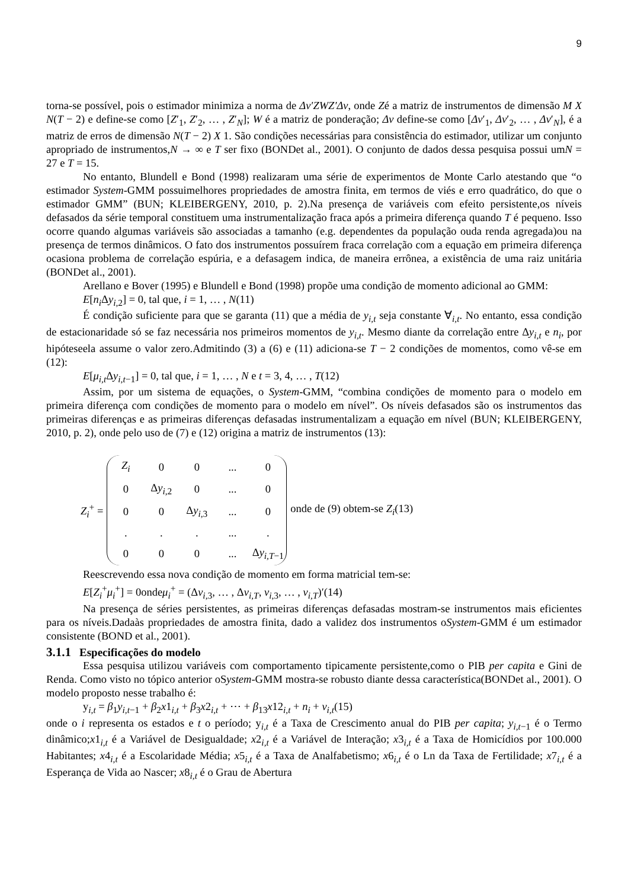9
torna-se possível, pois o estimador minimiza a norma de Δv′ZWZ′Δv, onde Zé a matriz de instrumentos de dimensão M X N(T − 2) e define-se como [Z′<sub>1</sub>, Z′<sub>2</sub>, … , Z′<sub>N</sub>]; W é a matriz de ponderação; Δv define-se como [Δv′<sub>1</sub>, Δv′<sub>2</sub>, … , Δv′<sub>N</sub>], é a matriz de erros de dimensão N(T − 2) X 1. São condições necessárias para consistência do estimador, utilizar um conjunto apropriado de instrumentos,N → ∞ e T ser fixo (BONDet al., 2001). O conjunto de dados dessa pesquisa possui umN = 27 e T = 15.
No entanto, Blundell e Bond (1998) realizaram uma série de experimentos de Monte Carlo atestando que “o estimador System-GMM possuimelhores propriedades de amostra finita, em termos de viés e erro quadrático, do que o estimador GMM” (BUN; KLEIBERGENY, 2010, p. 2).Na presença de variáveis com efeito persistente,os níveis defasados da série temporal constituem uma instrumentalização fraca após a primeira diferença quando T é pequeno. Isso ocorre quando algumas variáveis são associadas a tamanho (e.g. dependentes da população ouda renda agregada)ou na presença de termos dinâmicos. O fato dos instrumentos possuírem fraca correlação com a equação em primeira diferença ocasiona problema de correlação espúria, e a defasagem indica, de maneira errônea, a existência de uma raiz unitária (BONDet al., 2001).
Arellano e Bover (1995) e Blundell e Bond (1998) propõe uma condição de momento adicional ao GMM:
E[n<sub>i</sub> Δy<sub>i,2</sub>] = 0, tal que, i = 1, … , N(11)
É condição suficiente para que se garanta (11) que a média de y<sub>i,t</sub> seja constante ∀<sub>i,t</sub>. No entanto, essa condição de estacionaridade só se faz necessária nos primeiros momentos de y<sub>i,t</sub>. Mesmo diante da correlação entre Δy<sub>i,t</sub> e n<sub>i</sub>, por hipóteseela assume o valor zero.Admitindo (3) a (6) e (11) adiciona-se T − 2 condições de momentos, como vê-se em (12):
E[μ<sub>i,t</sub>Δy<sub>i,t−1</sub>] = 0, tal que, i = 1, … , N e t = 3, 4, … , T(12)
Assim, por um sistema de equações, o System-GMM, “combina condições de momento para o modelo em primeira diferença com condições de momento para o modelo em nível”. Os níveis defasados são os instrumentos das primeiras diferenças e as primeiras diferenças defasadas instrumentalizam a equação em nível (BUN; KLEIBERGENY, 2010, p. 2), onde pelo uso de (7) e (12) origina a matriz de instrumentos (13):
Z<sub>i</sub><sup>+</sup> =
| Z<sub>i</sub> | 0 | 0 | ... | 0 |
| 0 | Δ y<sub>i,2</sub> | 0 | ... | 0 |
| 0 | 0 | Δ y<sub>i,3</sub> | ... | 0 |
| . | . | . | ... | . |
| 0 | 0 | 0 | ... | Δ y<sub>i,T−1</sub> |
onde de (9) obtem-se Z<sub>i</sub>(13)
Reescrevendo essa nova condição de momento em forma matricial tem-se:
E[Z<sub>i</sub><sup>+</sup>μ<sub>i</sub><sup>+</sup>] = 0ondeμ<sub>i</sub><sup>+</sup> = (Δv<sub>i,3</sub>, … , Δv<sub>i,T</sub>, v<sub>i,3</sub>, … , v<sub>i,T</sub>)′(14)
Na presença de séries persistentes, as primeiras diferenças defasadas mostram-se instrumentos mais eficientes para os níveis.Dadaàs propriedades de amostra finita, dado a validez dos instrumentos oSystem-GMM é um estimador consistente (BOND et al., 2001).
3.1.1 Especificações do modelo
Essa pesquisa utilizou variáveis com comportamento tipicamente persistente,como o PIB per capita e Gini de Renda. Como visto no tópico anterior oSystem-GMM mostra-se robusto diante dessa característica(BONDet al., 2001). O modelo proposto nesse trabalho é:
y<sub>i,t</sub> = β<sub>1</sub>y<sub>i,t−1</sub> + β<sub>2</sub>x1<sub>i,t</sub> + β<sub>3</sub>x2<sub>i,t</sub> + ⋯ + β<sub>13</sub>x12<sub>i,t</sub> + n<sub>i</sub> + v<sub>i,t</sub>(15)
onde o i representa os estados e t o período; y<sub>i,t</sub> é a Taxa de Crescimento anual do PIB per capita; y<sub>i,t−1</sub> é o Termo dinâmico;x1<sub>i,t</sub> é a Variável de Desigualdade; x2<sub>i,t</sub> é a Variável de Interação; x3<sub>i,t</sub> é a Taxa de Homicídios por 100.000 Habitantes; x4<sub>i,t</sub> é a Escolaridade Média; x5<sub>i,t</sub> é a Taxa de Analfabetismo; x6<sub>i,t</sub> é o Ln da Taxa de Fertilidade; x7<sub>i,t</sub> é a Esperança de Vida ao Nascer; x8<sub>i,t</sub> é o Grau de Abertura